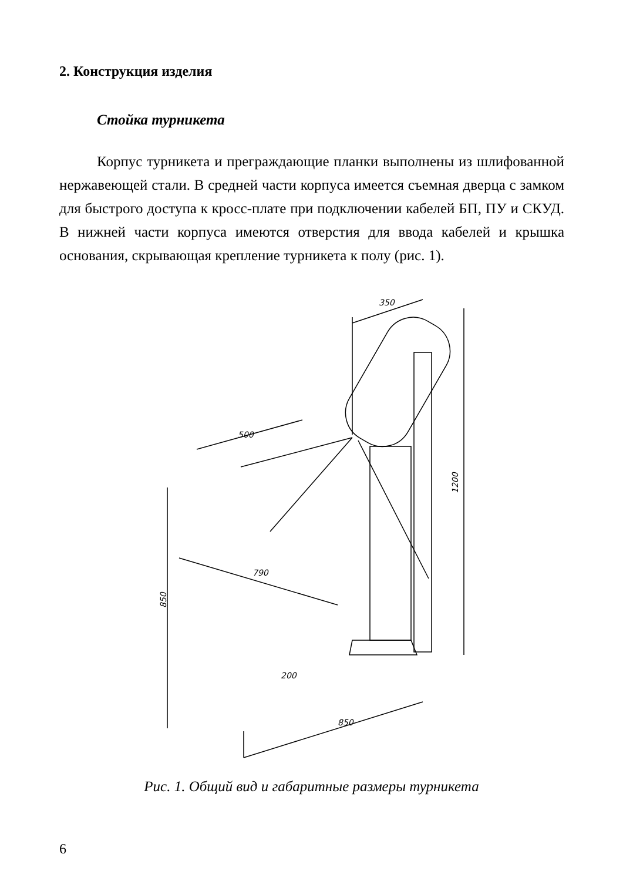2. Конструкция изделия
Стойка турникета
Корпус турникета и преграждающие планки выполнены из шлифованной нержавеющей стали. В средней части корпуса имеется съемная дверца с замком для быстрого доступа к кросс-плате при подключении кабелей БП, ПУ и СКУД. В нижней части корпуса имеются отверстия для ввода кабелей и крышка основания, скрывающая крепление турникета к полу (рис. 1).
350
500
790
200
850
1200
850
Рис. 1. Общий вид и габаритные размеры турникета
6